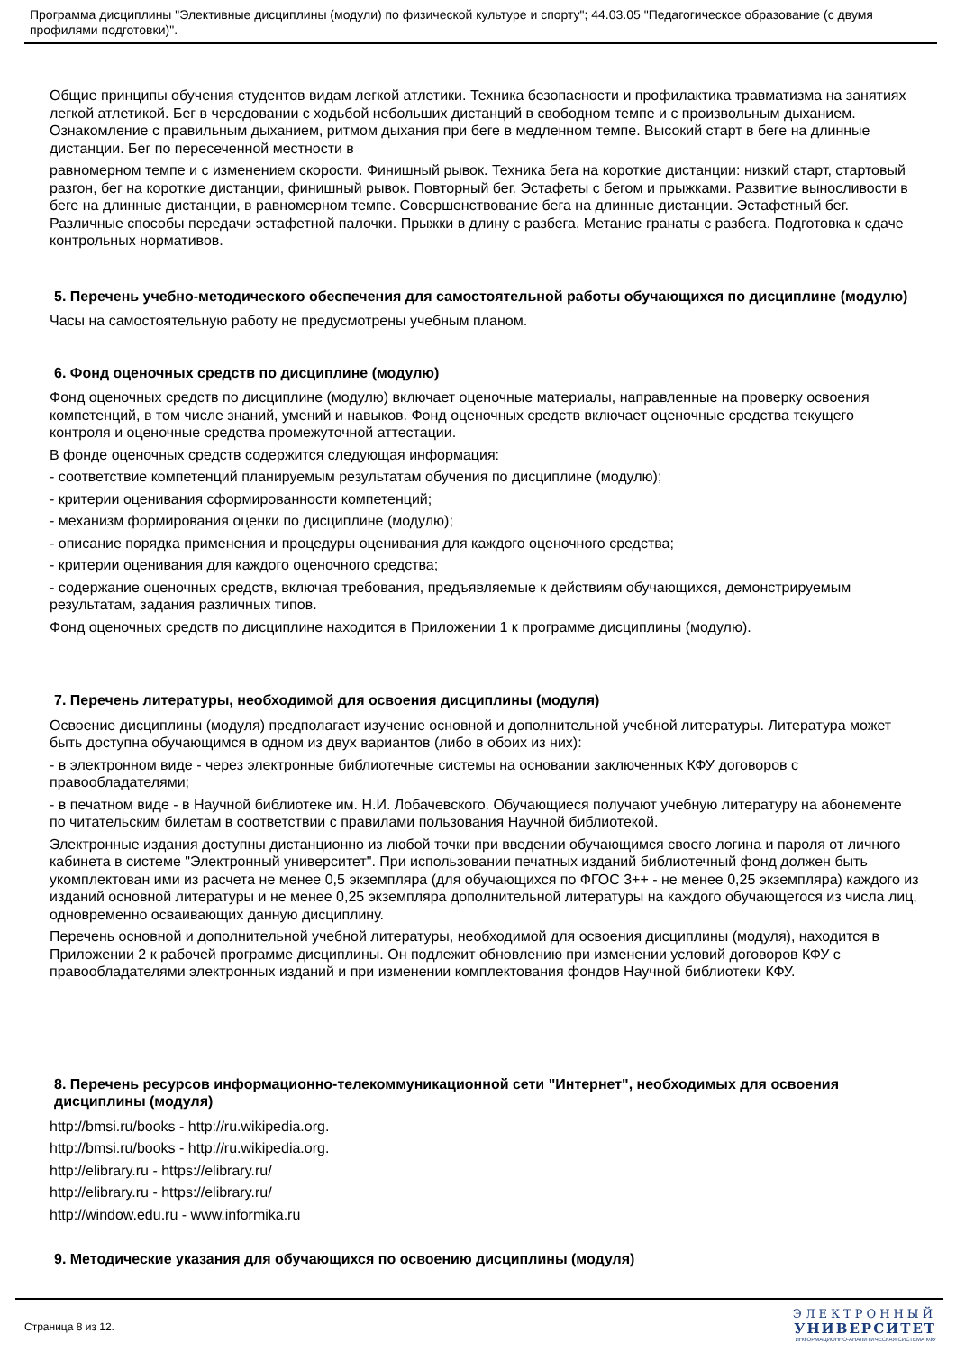Программа дисциплины "Элективные дисциплины (модули) по физической культуре и спорту"; 44.03.05 "Педагогическое образование (с двумя профилями подготовки)".
Общие принципы обучения студентов видам легкой атлетики. Техника безопасности и профилактика травматизма на занятиях легкой атлетикой. Бег в чередовании с ходьбой небольших дистанций в свободном темпе и с произвольным дыханием. Ознакомление с правильным дыханием, ритмом дыхания при беге в медленном темпе. Высокий старт в беге на длинные дистанции. Бег по пересеченной местности в
равномерном темпе и с изменением скорости. Финишный рывок. Техника бега на короткие дистанции: низкий старт, стартовый разгон, бег на короткие дистанции, финишный рывок. Повторный бег. Эстафеты с бегом и прыжками. Развитие выносливости в беге на длинные дистанции, в равномерном темпе. Совершенствование бега на длинные дистанции. Эстафетный бег. Различные способы передачи эстафетной палочки. Прыжки в длину с разбега. Метание гранаты с разбега. Подготовка к сдаче контрольных нормативов.
5. Перечень учебно-методического обеспечения для самостоятельной работы обучающихся по дисциплине (модулю)
Часы на самостоятельную работу не предусмотрены учебным планом.
6. Фонд оценочных средств по дисциплине (модулю)
Фонд оценочных средств по дисциплине (модулю) включает оценочные материалы, направленные на проверку освоения компетенций, в том числе знаний, умений и навыков. Фонд оценочных средств включает оценочные средства текущего контроля и оценочные средства промежуточной аттестации.
В фонде оценочных средств содержится следующая информация:
- соответствие компетенций планируемым результатам обучения по дисциплине (модулю);
- критерии оценивания сформированности компетенций;
- механизм формирования оценки по дисциплине (модулю);
- описание порядка применения и процедуры оценивания для каждого оценочного средства;
- критерии оценивания для каждого оценочного средства;
- содержание оценочных средств, включая требования, предъявляемые к действиям обучающихся, демонстрируемым результатам, задания различных типов.
Фонд оценочных средств по дисциплине находится в Приложении 1 к программе дисциплины (модулю).
7. Перечень литературы, необходимой для освоения дисциплины (модуля)
Освоение дисциплины (модуля) предполагает изучение основной и дополнительной учебной литературы. Литература может быть доступна обучающимся в одном из двух вариантов (либо в обоих из них):
- в электронном виде - через электронные библиотечные системы на основании заключенных КФУ договоров с правообладателями;
- в печатном виде - в Научной библиотеке им. Н.И. Лобачевского. Обучающиеся получают учебную литературу на абонементе по читательским билетам в соответствии с правилами пользования Научной библиотекой.
Электронные издания доступны дистанционно из любой точки при введении обучающимся своего логина и пароля от личного кабинета в системе "Электронный университет". При использовании печатных изданий библиотечный фонд должен быть укомплектован ими из расчета не менее 0,5 экземпляра (для обучающихся по ФГОС 3++ - не менее 0,25 экземпляра) каждого из изданий основной литературы и не менее 0,25 экземпляра дополнительной литературы на каждого обучающегося из числа лиц, одновременно осваивающих данную дисциплину.
Перечень основной и дополнительной учебной литературы, необходимой для освоения дисциплины (модуля), находится в Приложении 2 к рабочей программе дисциплины. Он подлежит обновлению при изменении условий договоров КФУ с правообладателями электронных изданий и при изменении комплектования фондов Научной библиотеки КФУ.
8. Перечень ресурсов информационно-телекоммуникационной сети "Интернет", необходимых для освоения дисциплины (модуля)
http://bmsi.ru/books - http://ru.wikipedia.org.
http://bmsi.ru/books - http://ru.wikipedia.org.
http://elibrary.ru - https://elibrary.ru/
http://elibrary.ru - https://elibrary.ru/
http://window.edu.ru - www.informika.ru
9. Методические указания для обучающихся по освоению дисциплины (модуля)
Страница 8 из 12.
ЭЛЕКТРОННЫЙ
УНИВЕРСИТЕТ
ИНФОРМАЦИОННО-АНАЛИТИЧЕСКАЯ СИСТЕМА КФУ